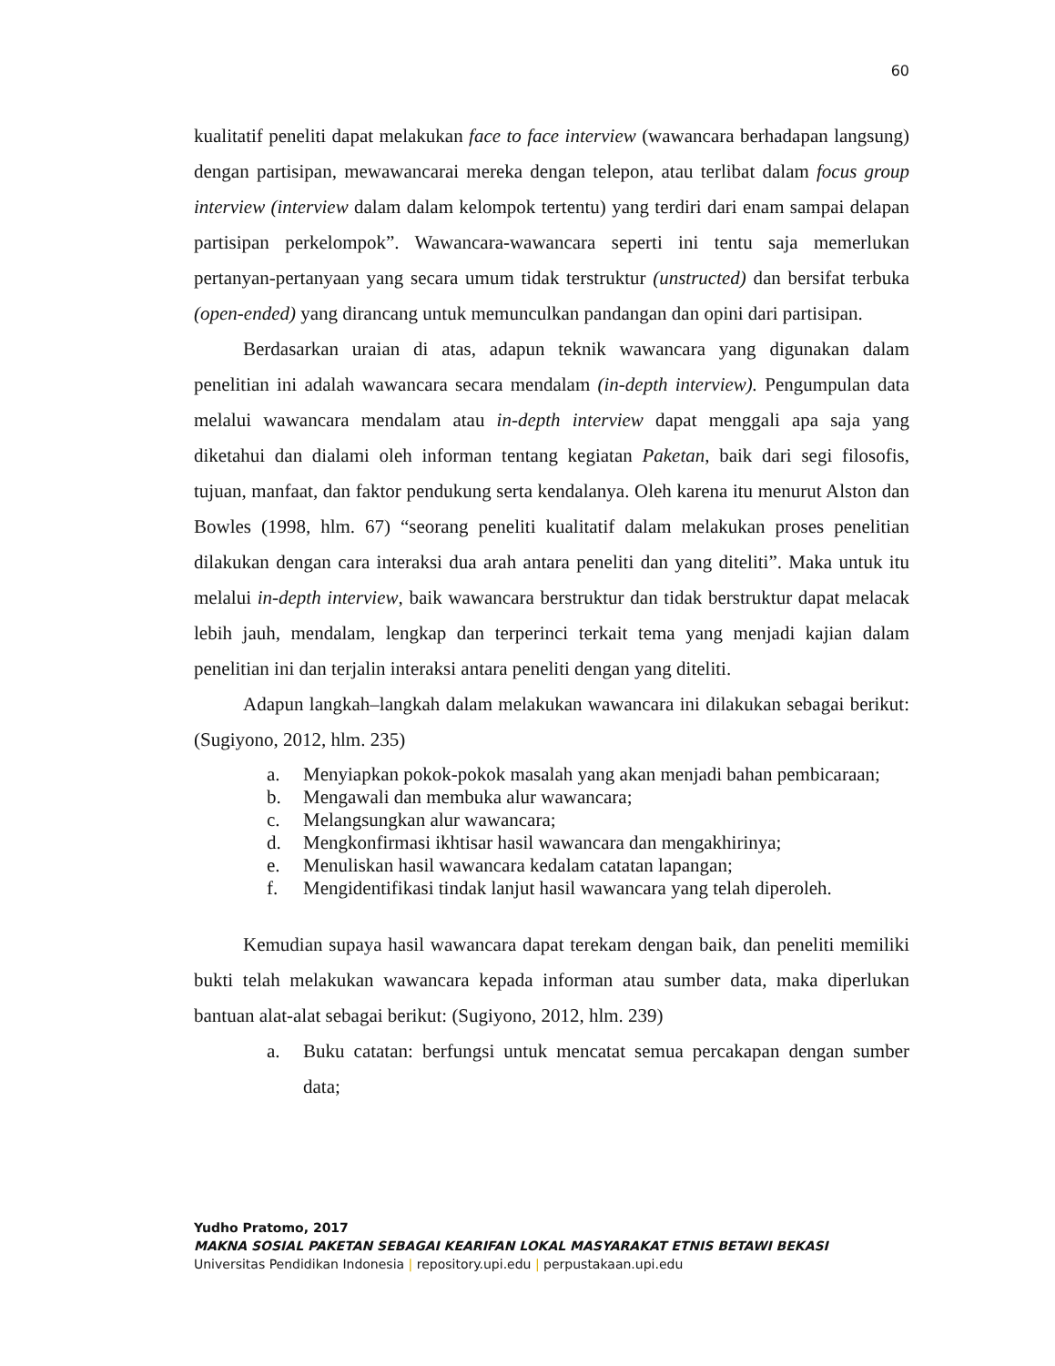60
kualitatif peneliti dapat melakukan face to face interview (wawancara berhadapan langsung) dengan partisipan, mewawancarai mereka dengan telepon, atau terlibat dalam focus group interview (interview dalam dalam kelompok tertentu) yang terdiri dari enam sampai delapan partisipan perkelompok”. Wawancara-wawancara seperti ini tentu saja memerlukan pertanyan-pertanyaan yang secara umum tidak terstruktur (unstructed) dan bersifat terbuka (open-ended) yang dirancang untuk memunculkan pandangan dan opini dari partisipan.
Berdasarkan uraian di atas, adapun teknik wawancara yang digunakan dalam penelitian ini adalah wawancara secara mendalam (in-depth interview). Pengumpulan data melalui wawancara mendalam atau in-depth interview dapat menggali apa saja yang diketahui dan dialami oleh informan tentang kegiatan Paketan, baik dari segi filosofis, tujuan, manfaat, dan faktor pendukung serta kendalanya. Oleh karena itu menurut Alston dan Bowles (1998, hlm. 67) “seorang peneliti kualitatif dalam melakukan proses penelitian dilakukan dengan cara interaksi dua arah antara peneliti dan yang diteliti”. Maka untuk itu melalui in-depth interview, baik wawancara berstruktur dan tidak berstruktur dapat melacak lebih jauh, mendalam, lengkap dan terperinci terkait tema yang menjadi kajian dalam penelitian ini dan terjalin interaksi antara peneliti dengan yang diteliti.
Adapun langkah–langkah dalam melakukan wawancara ini dilakukan sebagai berikut: (Sugiyono, 2012, hlm. 235)
a. Menyiapkan pokok-pokok masalah yang akan menjadi bahan pembicaraan;
b. Mengawali dan membuka alur wawancara;
c. Melangsungkan alur wawancara;
d. Mengkonfirmasi ikhtisar hasil wawancara dan mengakhirinya;
e. Menuliskan hasil wawancara kedalam catatan lapangan;
f. Mengidentifikasi tindak lanjut hasil wawancara yang telah diperoleh.
Kemudian supaya hasil wawancara dapat terekam dengan baik, dan peneliti memiliki bukti telah melakukan wawancara kepada informan atau sumber data, maka diperlukan bantuan alat-alat sebagai berikut: (Sugiyono, 2012, hlm. 239)
a. Buku catatan: berfungsi untuk mencatat semua percakapan dengan sumber data;
Yudho Pratomo, 2017
MAKNA SOSIAL PAKETAN SEBAGAI KEARIFAN LOKAL MASYARAKAT ETNIS BETAWI BEKASI
Universitas Pendidikan Indonesia | repository.upi.edu | perpustakaan.upi.edu